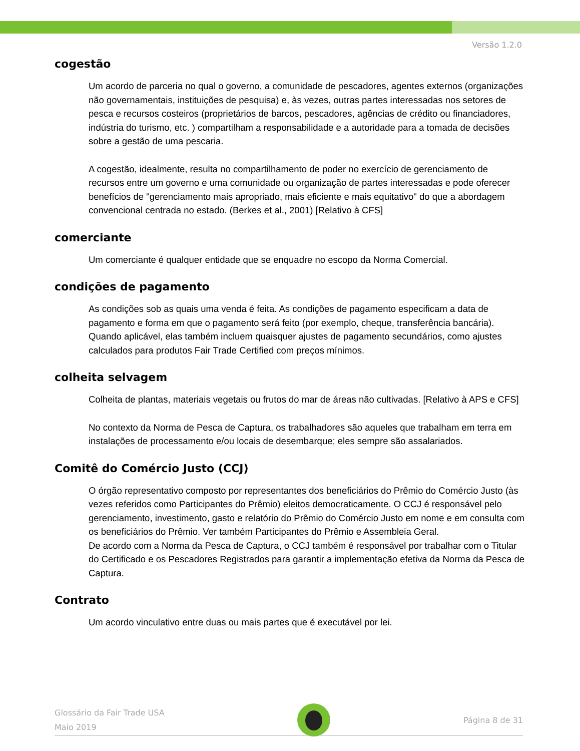Versão 1.2.0
cogestão
Um acordo de parceria no qual o governo, a comunidade de pescadores, agentes externos (organizações não governamentais, instituições de pesquisa) e, às vezes, outras partes interessadas nos setores de pesca e recursos costeiros (proprietários de barcos, pescadores, agências de crédito ou financiadores, indústria do turismo, etc. ) compartilham a responsabilidade e a autoridade para a tomada de decisões sobre a gestão de uma pescaria.
A cogestão, idealmente, resulta no compartilhamento de poder no exercício de gerenciamento de recursos entre um governo e uma comunidade ou organização de partes interessadas e pode oferecer benefícios de "gerenciamento mais apropriado, mais eficiente e mais equitativo" do que a abordagem convencional centrada no estado. (Berkes et al., 2001) [Relativo à CFS]
comerciante
Um comerciante é qualquer entidade que se enquadre no escopo da Norma Comercial.
condições de pagamento
As condições sob as quais uma venda é feita. As condições de pagamento especificam a data de pagamento e forma em que o pagamento será feito (por exemplo, cheque, transferência bancária). Quando aplicável, elas também incluem quaisquer ajustes de pagamento secundários, como ajustes calculados para produtos Fair Trade Certified com preços mínimos.
colheita selvagem
Colheita de plantas, materiais vegetais ou frutos do mar de áreas não cultivadas. [Relativo à APS e CFS]
No contexto da Norma de Pesca de Captura, os trabalhadores são aqueles que trabalham em terra em instalações de processamento e/ou locais de desembarque; eles sempre são assalariados.
Comitê do Comércio Justo (CCJ)
O órgão representativo composto por representantes dos beneficiários do Prêmio do Comércio Justo (às vezes referidos como Participantes do Prêmio) eleitos democraticamente. O CCJ é responsável pelo gerenciamento, investimento, gasto e relatório do Prêmio do Comércio Justo em nome e em consulta com os beneficiários do Prêmio. Ver também Participantes do Prêmio e Assembleia Geral.
De acordo com a Norma da Pesca de Captura, o CCJ também é responsável por trabalhar com o Titular do Certificado e os Pescadores Registrados para garantir a implementação efetiva da Norma da Pesca de Captura.
Contrato
Um acordo vinculativo entre duas ou mais partes que é executável por lei.
Glossário da Fair Trade USA
Maio 2019
Página 8 de 31